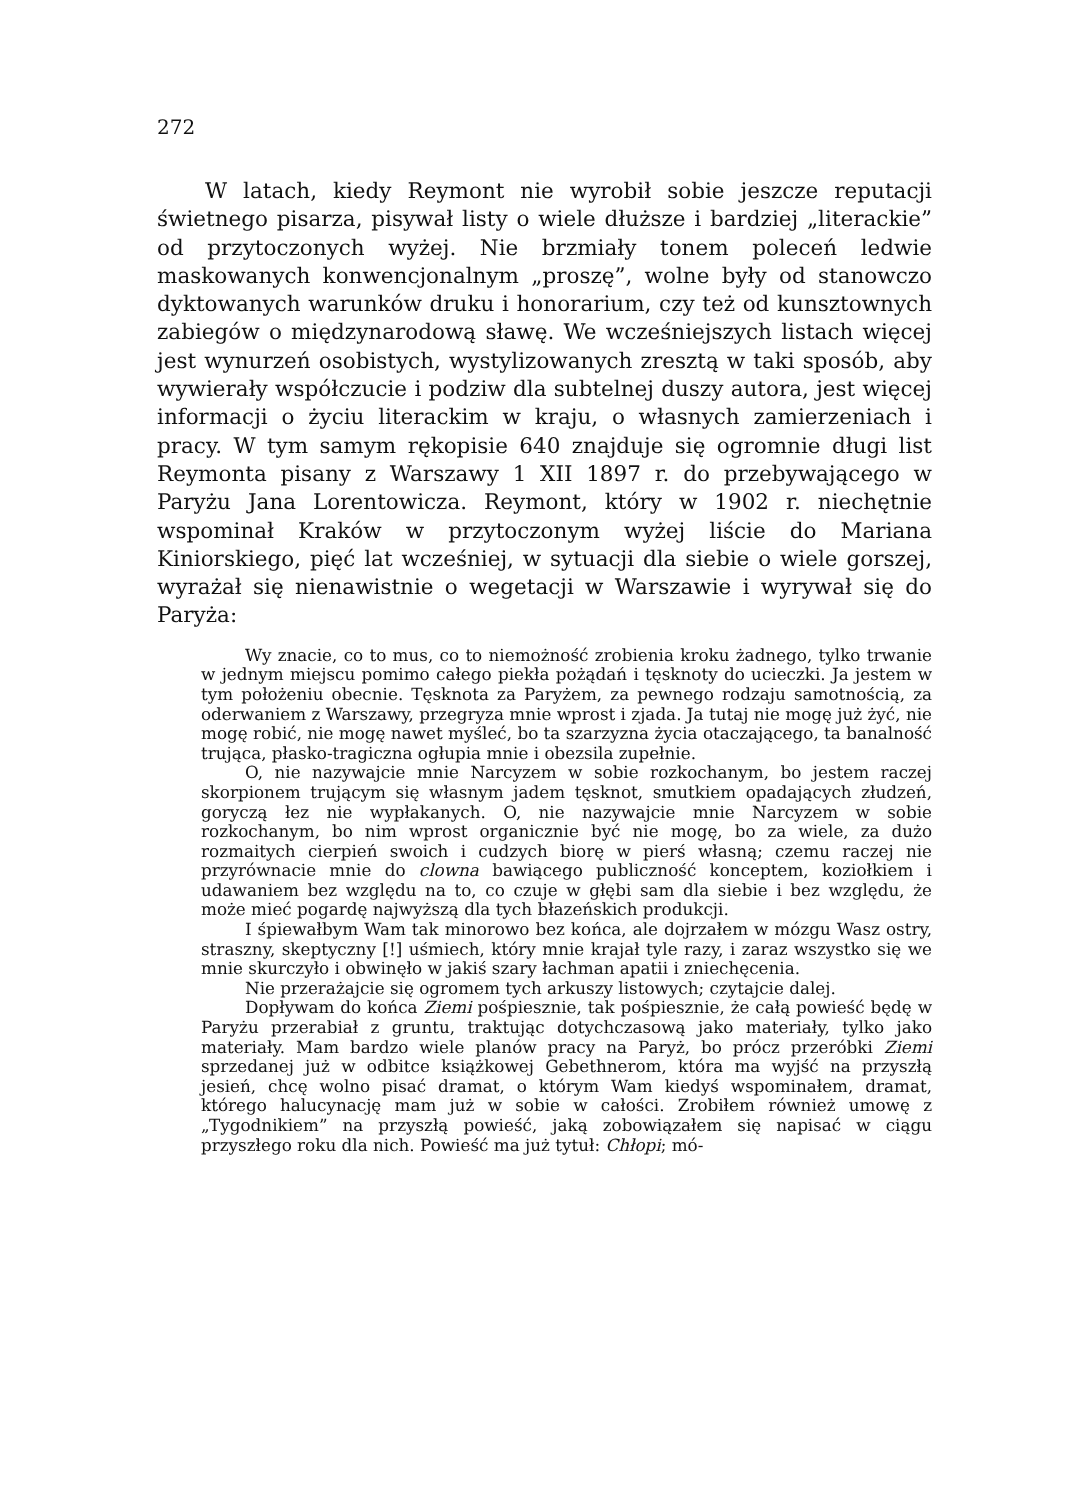272
W latach, kiedy Reymont nie wyrobił sobie jeszcze reputacji świetnego pisarza, pisywał listy o wiele dłuższe i bardziej „literackie” od przytoczonych wyżej. Nie brzmiały tonem poleceń ledwie maskowanych konwencjonalnym „proszę”, wolne były od stanowczo dyktowanych warunków druku i honorarium, czy też od kunsztownych zabiegów o międzynarodową sławę. We wcześniejszych listach więcej jest wynurzeń osobistych, wystylizowanych zresztą w taki sposób, aby wywierały współczucie i podziw dla subtelnej duszy autora, jest więcej informacji o życiu literackim w kraju, o własnych zamierzeniach i pracy. W tym samym rękopisie 640 znajduje się ogromnie długi list Reymonta pisany z Warszawy 1 XII 1897 r. do przebywającego w Paryżu Jana Lorentowicza. Reymont, który w 1902 r. niechętnie wspominał Kraków w przytoczonym wyżej liście do Mariana Kiniorskiego, pięć lat wcześniej, w sytuacji dla siebie o wiele gorszej, wyrażał się nienawistnie o wegetacji w Warszawie i wyrywał się do Paryża:
Wy znacie, co to mus, co to niemożność zrobienia kroku żadnego, tylko trwanie w jednym miejscu pomimo całego piekła pożądań i tęsknoty do ucieczki. Ja jestem w tym położeniu obecnie. Tęsknota za Paryżem, za pewnego rodzaju samotnością, za oderwaniem z Warszawy, przegryza mnie wprost i zjada. Ja tutaj nie mogę już żyć, nie mogę robić, nie mogę nawet myśleć, bo ta szarzyzna życia otaczającego, ta banalność trująca, płasko-tragiczna ogłupia mnie i obezsila zupełnie.
O, nie nazywajcie mnie Narcyzem w sobie rozkochanym, bo jestem raczej skorpionem trującym się własnym jadem tęsknot, smutkiem opadających złudzeń, goryczą łez nie wypłakanych. O, nie nazywajcie mnie Narcyzem w sobie rozkochanym, bo nim wprost organicznie być nie mogę, bo za wiele, za dużo rozmaitych cierpień swoich i cudzych biorę w pierś własną; czemu raczej nie przyrównacie mnie do clowna bawiącego publiczność konceptem, koziołkiem i udawaniem bez względu na to, co czuje w głębi sam dla siebie i bez względu, że może mieć pogardę najwyższą dla tych błazeńskich produkcji.
I śpiewałbym Wam tak minorowo bez końca, ale dojrzałem w mózgu Wasz ostry, straszny, skeptyczny [!] uśmiech, który mnie krajał tyle razy, i zaraz wszystko się we mnie skurczyło i obwinęło w jakiś szary łachman apatii i zniechęcenia.
Nie przerażajcie się ogromem tych arkuszy listowych; czytajcie dalej.
Dopływam do końca Ziemi pośpiesznie, tak pośpiesznie, że całą powieść będę w Paryżu przerabiał z gruntu, traktując dotychczasową jako materiały, tylko jako materiały. Mam bardzo wiele planów pracy na Paryż, bo prócz przeróbki Ziemi sprzedanej już w odbitce książkowej Gebethnerom, która ma wyjść na przyszłą jesień, chcę wolno pisać dramat, o którym Wam kiedyś wspominałem, dramat, którego halucynację mam już w sobie w całości. Zrobiłem również umowę z „Tygodnikiem” na przyszłą powieść, jaką zobowiązałem się napisać w ciągu przyszłego roku dla nich. Powieść ma już tytuł: Chłopi; mó-